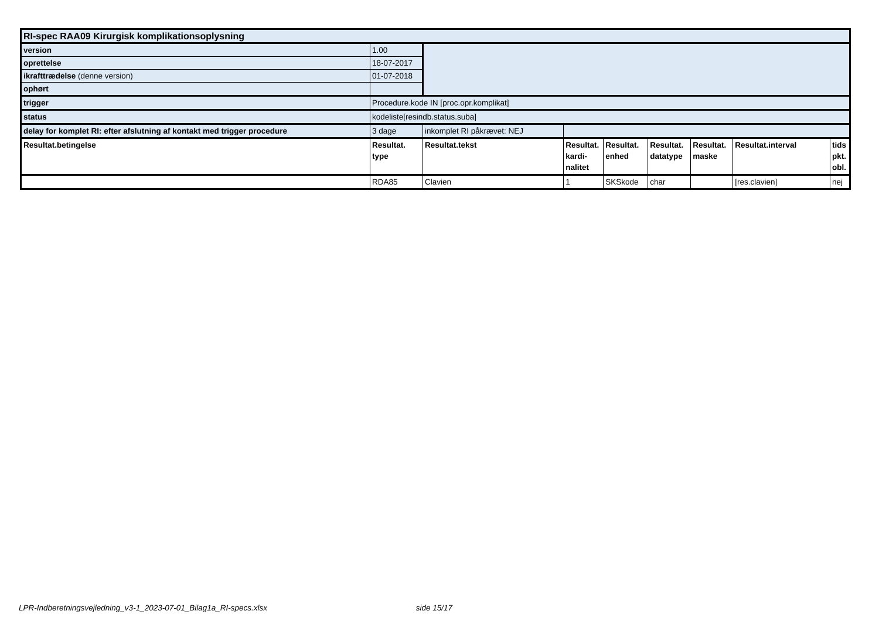| RI-spec RAA09 Kirurgisk komplikationsoplysning | | | | | | | | |
| version | 1.00 | | | | | | | |
| oprettelse | 18-07-2017 | | | | | | | |
| ikrafttrædelse (denne version) | 01-07-2018 | | | | | | | |
| ophørt | | | | | | | | |
| trigger | Procedure.kode IN [proc.opr.komplikat] | | | | | | | |
| status | kodeliste[resindb.status.suba] | | | | | | | |
| delay for komplet RI: efter afslutning af kontakt med trigger procedure | 3 dage | inkomplet RI påkrævet: NEJ | | | | | | |
| Resultat.betingelse | Resultat. type | Resultat.tekst | Resultat. kardi-nalitet | Resultat. enhed | Resultat. datatype | Resultat. maske | Resultat.interval | tids pkt. obl. |
| | RDA85 | Clavien | 1 | SKSkode | char | | [res.clavien] | nej |
LPR-Indberetningsvejledning_v3-1_2023-07-01_Bilag1a_RI-specs.xlsx side 15/17